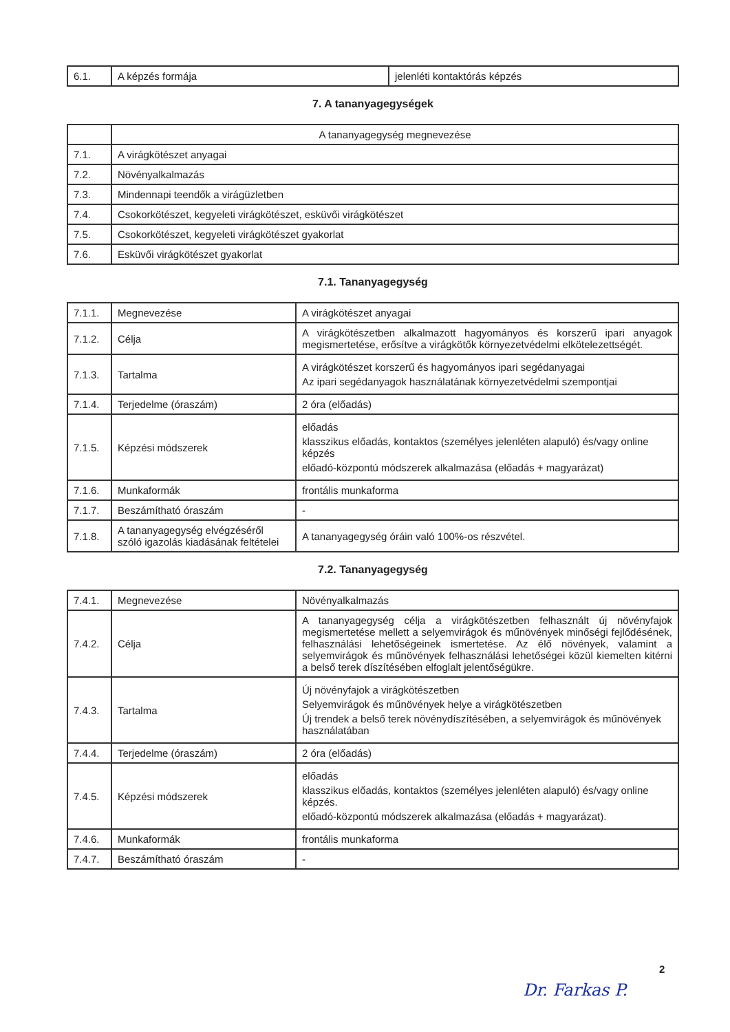| 6.1. | A képzés formája | jelenléti kontaktórás képzés |
7. A tananyagegységek
| | A tananyagegység megnevezése |
| 7.1. | A virágkötészet anyagai |
| 7.2. | Növényalkalmazás |
| 7.3. | Mindennapi teendők a virágüzletben |
| 7.4. | Csokorkötészet, kegyeleti virágkötészet, esküvői virágkötészet |
| 7.5. | Csokorkötészet, kegyeleti virágkötészet gyakorlat |
| 7.6. | Esküvői virágkötészet gyakorlat |
7.1. Tananyagegység
| 7.1.1. | Megnevezése | A virágkötészet anyagai |
| 7.1.2. | Célja | A virágkötészetben alkalmazott hagyományos és korszerű ipari anyagok megismertetése, erősítve a virágkötők környezetvédelmi elkötelezettségét. |
| 7.1.3. | Tartalma | A virágkötészet korszerű és hagyományos ipari segédanyagai Az ipari segédanyagok használatának környezetvédelmi szempontjai |
| 7.1.4. | Terjedelme (óraszám) | 2 óra (előadás) |
| 7.1.5. | Képzési módszerek | előadás klasszikus előadás, kontaktos (személyes jelenléten alapuló) és/vagy online képzés előadó-központú módszerek alkalmazása (előadás + magyarázat) |
| 7.1.6. | Munkaformák | frontális munkaforma |
| 7.1.7. | Beszámítható óraszám | - |
| 7.1.8. | A tananyagegység elvégzéséről szóló igazolás kiadásának feltételei | A tananyagegység óráin való 100%-os részvétel. |
7.2. Tananyagegység
| 7.4.1. | Megnevezése | Növényalkalmazás |
| 7.4.2. | Célja | A tananyagegység célja a virágkötészetben felhasznált új növényfajok megismertetése mellett a selyemvirágok és műnövények minőségi fejlődésének, felhasználási lehetőségeinek ismertetése. Az élő növények, valamint a selyemvirágok és műnövények felhasználási lehetőségei közül kiemelten kitérni a belső terek díszítésében elfoglalt jelentőségükre. |
| 7.4.3. | Tartalma | Új növényfajok a virágkötészetben Selyemvirágok és műnövények helye a virágkötészetben Új trendek a belső terek növénydíszítésében, a selyemvirágok és műnövények használatában |
| 7.4.4. | Terjedelme (óraszám) | 2 óra (előadás) |
| 7.4.5. | Képzési módszerek | előadás klasszikus előadás, kontaktos (személyes jelenléten alapuló) és/vagy online képzés. előadó-központú módszerek alkalmazása (előadás + magyarázat). |
| 7.4.6. | Munkaformák | frontális munkaforma |
| 7.4.7. | Beszámítható óraszám | - |
2
Dr. Farkas P.